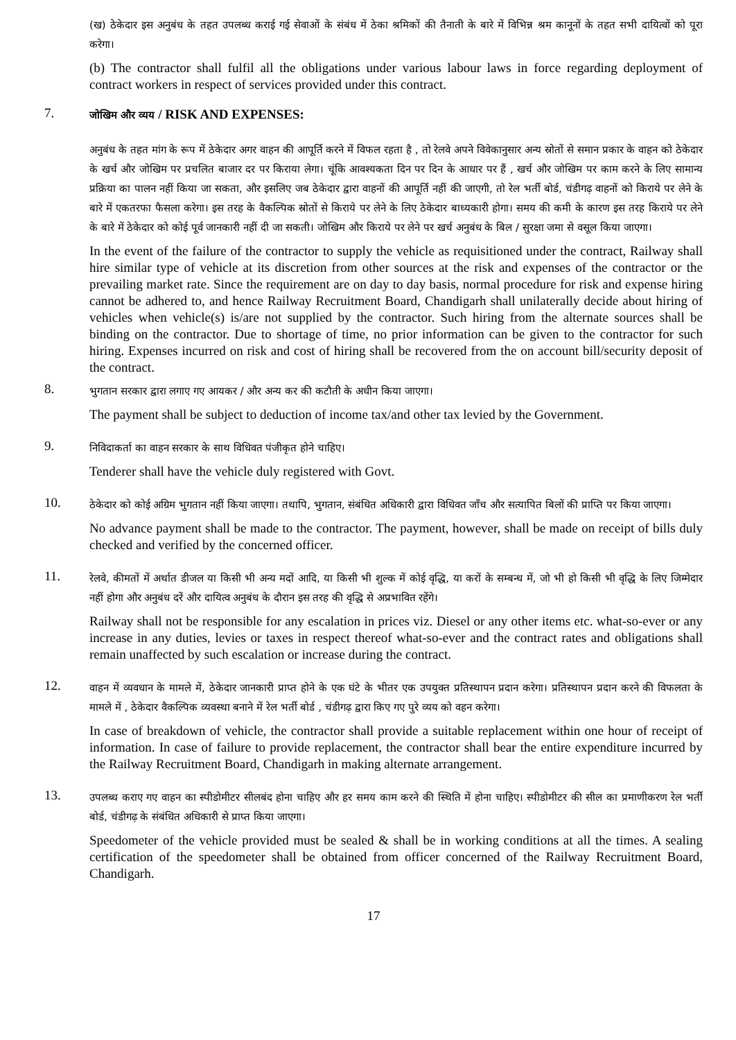(ख) ठेकेदार इस अनुबंध के तहत उपलब्ध कराई गई सेवाओं के संबंध में ठेका श्रमिकों की तैनाती के बारे में विभिन्न श्रम कानूनों के तहत सभी दायित्वों को पूरा करेगा।
(b) The contractor shall fulfil all the obligations under various labour laws in force regarding deployment of contract workers in respect of services provided under this contract.
7.
जोखिम और व्यय / RISK AND EXPENSES:
अनुबंध के तहत मांग के रूप में ठेकेदार अगर वाहन की आपूर्ति करने में विफल रहता है , तो रेलवे अपने विवेकानुसार अन्य स्रोतों से समान प्रकार के वाहन को ठेकेदार के खर्च और जोखिम पर प्रचलित बाजार दर पर किराया लेगा। चूंकि आवश्यकता दिन पर दिन के आधार पर हैं , खर्च और जोखिम पर काम करने के लिए सामान्य प्रक्रिया का पालन नहीं किया जा सकता, और इसलिए जब ठेकेदार द्वारा वाहनों की आपूर्ति नहीं की जाएगी, तो रेल भर्ती बोर्ड, चंडीगढ़ वाहनों को किराये पर लेने के बारे में एकतरफा फैसला करेगा। इस तरह के वैकल्पिक स्रोतों से किराये पर लेने के लिए ठेकेदार बाध्यकारी होगा। समय की कमी के कारण इस तरह किराये पर लेने के बारे में ठेकेदार को कोई पूर्व जानकारी नहीं दी जा सकती। जोखिम और किराये पर लेने पर खर्च अनुबंध के बिल / सुरक्षा जमा से वसूल किया जाएगा।
In the event of the failure of the contractor to supply the vehicle as requisitioned under the contract, Railway shall hire similar type of vehicle at its discretion from other sources at the risk and expenses of the contractor or the prevailing market rate. Since the requirement are on day to day basis, normal procedure for risk and expense hiring cannot be adhered to, and hence Railway Recruitment Board, Chandigarh shall unilaterally decide about hiring of vehicles when vehicle(s) is/are not supplied by the contractor. Such hiring from the alternate sources shall be binding on the contractor. Due to shortage of time, no prior information can be given to the contractor for such hiring. Expenses incurred on risk and cost of hiring shall be recovered from the on account bill/security deposit of the contract.
8.
भुगतान सरकार द्वारा लगाए गए आयकर / और अन्य कर की कटौती के अधीन किया जाएगा।
The payment shall be subject to deduction of income tax/and other tax levied by the Government.
9.
निविदाकर्ता का वाहन सरकार के साथ विधिवत पंजीकृत होने चाहिए।
Tenderer shall have the vehicle duly registered with Govt.
10.
ठेकेदार को कोई अग्रिम भुगतान नहीं किया जाएगा। तथापि, भुगतान, संबंधित अधिकारी द्वारा विधिवत जाँच और सत्यापित बिलों की प्राप्ति पर किया जाएगा।
No advance payment shall be made to the contractor. The payment, however, shall be made on receipt of bills duly checked and verified by the concerned officer.
11.
रेलवे, कीमतों में अर्थात डीजल या किसी भी अन्य मदों आदि, या किसी भी शुल्क में कोई वृद्धि, या करों के सम्बन्ध में, जो भी हो किसी भी वृद्धि के लिए जिम्मेदार नहीं होगा और अनुबंध दरें और दायित्व अनुबंध के दौरान इस तरह की वृद्धि से अप्रभावित रहेंगे।
Railway shall not be responsible for any escalation in prices viz. Diesel or any other items etc. what-so-ever or any increase in any duties, levies or taxes in respect thereof what-so-ever and the contract rates and obligations shall remain unaffected by such escalation or increase during the contract.
12.
वाहन में व्यवधान के मामले में, ठेकेदार जानकारी प्राप्त होने के एक घंटे के भीतर एक उपयुक्त प्रतिस्थापन प्रदान करेगा। प्रतिस्थापन प्रदान करने की विफलता के मामले में , ठेकेदार वैकल्पिक व्यवस्था बनाने में रेल भर्ती बोर्ड , चंडीगढ़ द्वारा किए गए पुरे व्यय को वहन करेगा।
In case of breakdown of vehicle, the contractor shall provide a suitable replacement within one hour of receipt of information. In case of failure to provide replacement, the contractor shall bear the entire expenditure incurred by the Railway Recruitment Board, Chandigarh in making alternate arrangement.
13.
उपलब्ध कराए गए वाहन का स्पीडोमीटर सीलबंद होना चाहिए और हर समय काम करने की स्थिति में होना चाहिए। स्पीडोमीटर की सील का प्रमाणीकरण रेल भर्ती बोर्ड, चंडीगढ़ के संबंधित अधिकारी से प्राप्त किया जाएगा।
Speedometer of the vehicle provided must be sealed & shall be in working conditions at all the times. A sealing certification of the speedometer shall be obtained from officer concerned of the Railway Recruitment Board, Chandigarh.
17